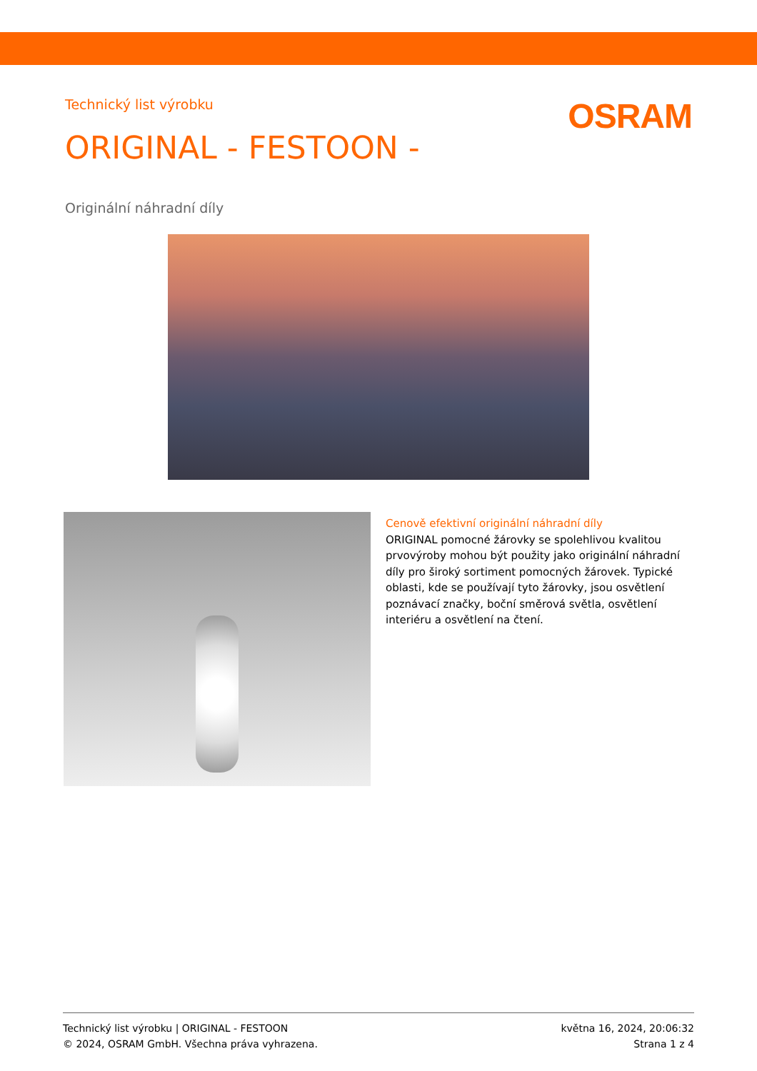Technický list výrobku
OSRAM
ORIGINAL - FESTOON -
Originální náhradní díly
Cenově efektivní originální náhradní díly
ORIGINAL pomocné žárovky se spolehlivou kvalitou prvovýroby mohou být použity jako originální náhradní díly pro široký sortiment pomocných žárovek. Typické oblasti, kde se používají tyto žárovky, jsou osvětlení poznávací značky, boční směrová světla, osvětlení interiéru a osvětlení na čtení.
Technický list výrobku | ORIGINAL - FESTOON
© 2024, OSRAM GmbH. Všechna práva vyhrazena.
května 16, 2024, 20:06:32
Strana 1 z 4